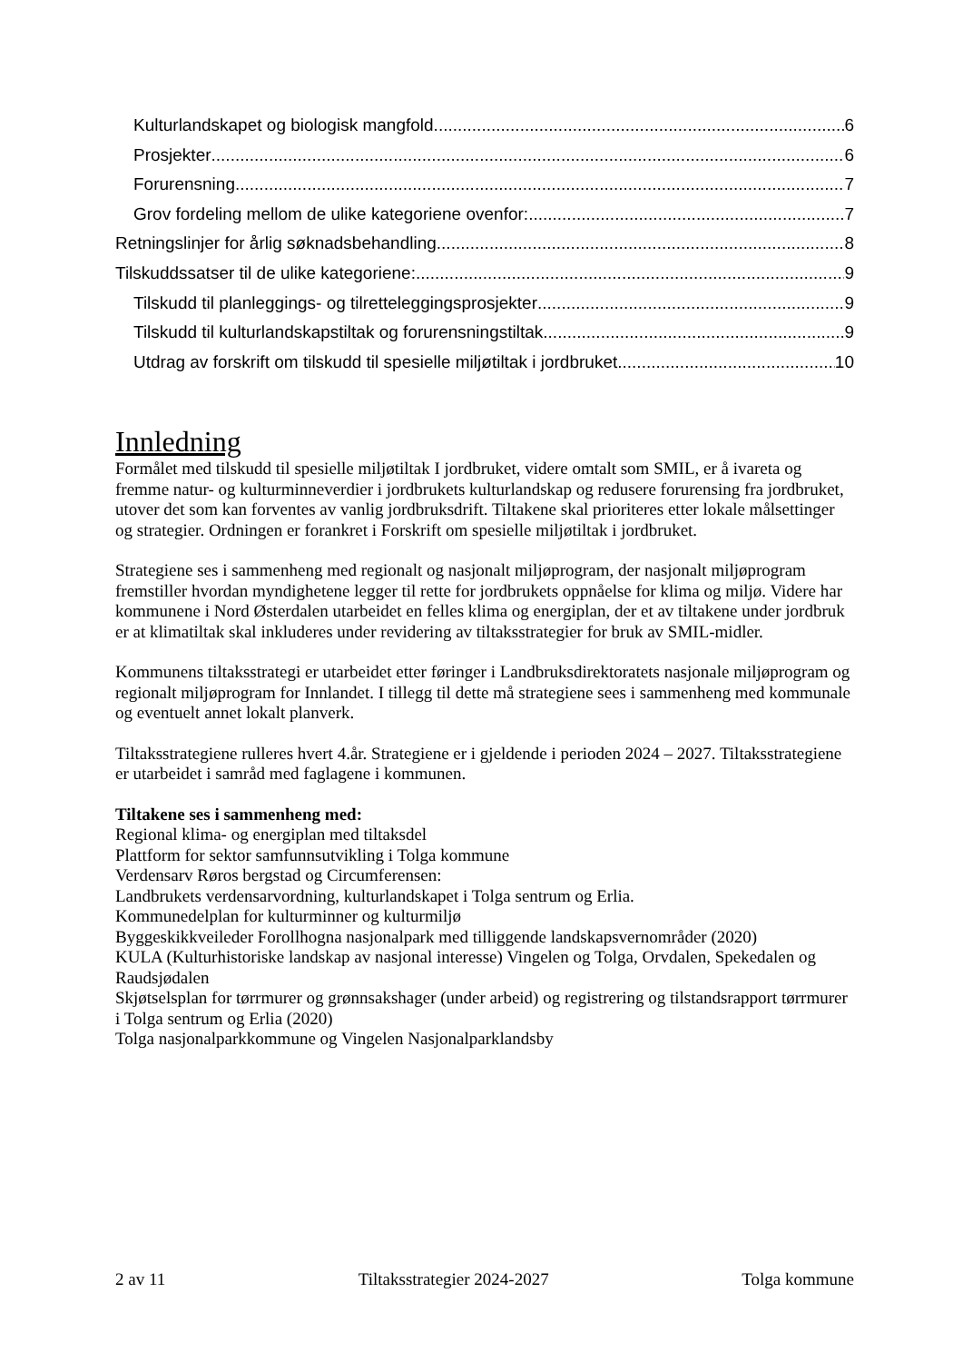Kulturlandskapet og biologisk mangfold 6
Prosjekter 6
Forurensning 7
Grov fordeling mellom de ulike kategoriene ovenfor: 7
Retningslinjer for årlig søknadsbehandling 8
Tilskuddssatser til de ulike kategoriene: 9
Tilskudd til planleggings- og tilretteleggingsprosjekter 9
Tilskudd til kulturlandskapstiltak og forurensningstiltak 9
Utdrag av forskrift om tilskudd til spesielle miljøtiltak i jordbruket 10
Innledning
Formålet med tilskudd til spesielle miljøtiltak I jordbruket, videre omtalt som SMIL, er å ivareta og fremme natur- og kulturminneverdier i jordbrukets kulturlandskap og redusere forurensing fra jordbruket, utover det som kan forventes av vanlig jordbruksdrift. Tiltakene skal prioriteres etter lokale målsettinger og strategier. Ordningen er forankret i Forskrift om spesielle miljøtiltak i jordbruket.
Strategiene ses i sammenheng med regionalt og nasjonalt miljøprogram, der nasjonalt miljøprogram fremstiller hvordan myndighetene legger til rette for jordbrukets oppnåelse for klima og miljø. Videre har kommunene i Nord Østerdalen utarbeidet en felles klima og energiplan, der et av tiltakene under jordbruk er at klimatiltak skal inkluderes under revidering av tiltaksstrategier for bruk av SMIL-midler.
Kommunens tiltaksstrategi er utarbeidet etter føringer i Landbruksdirektoratets nasjonale miljøprogram og regionalt miljøprogram for Innlandet. I tillegg til dette må strategiene sees i sammenheng med kommunale og eventuelt annet lokalt planverk.
Tiltaksstrategiene rulleres hvert 4.år. Strategiene er i gjeldende i perioden 2024 – 2027. Tiltaksstrategiene er utarbeidet i samråd med faglagene i kommunen.
Tiltakene ses i sammenheng med:
Regional klima- og energiplan med tiltaksdel
Plattform for sektor samfunnsutvikling i Tolga kommune
Verdensarv Røros bergstad og Circumferensen:
Landbrukets verdensarvordning, kulturlandskapet i Tolga sentrum og Erlia.
Kommunedelplan for kulturminner og kulturmiljø
Byggeskikkveileder Forollhogna nasjonalpark med tilliggende landskapsvernområder (2020)
KULA (Kulturhistoriske landskap av nasjonal interesse) Vingelen og Tolga, Orvdalen, Spekedalen og Raudsjødalen
Skjøtselsplan for tørrmurer og grønnsakshager (under arbeid) og registrering og tilstandsrapport tørrmurer i Tolga sentrum og Erlia (2020)
Tolga nasjonalparkkommune og Vingelen Nasjonalparklandsby
2 av 11 Tiltaksstrategier 2024-2027 Tolga kommune